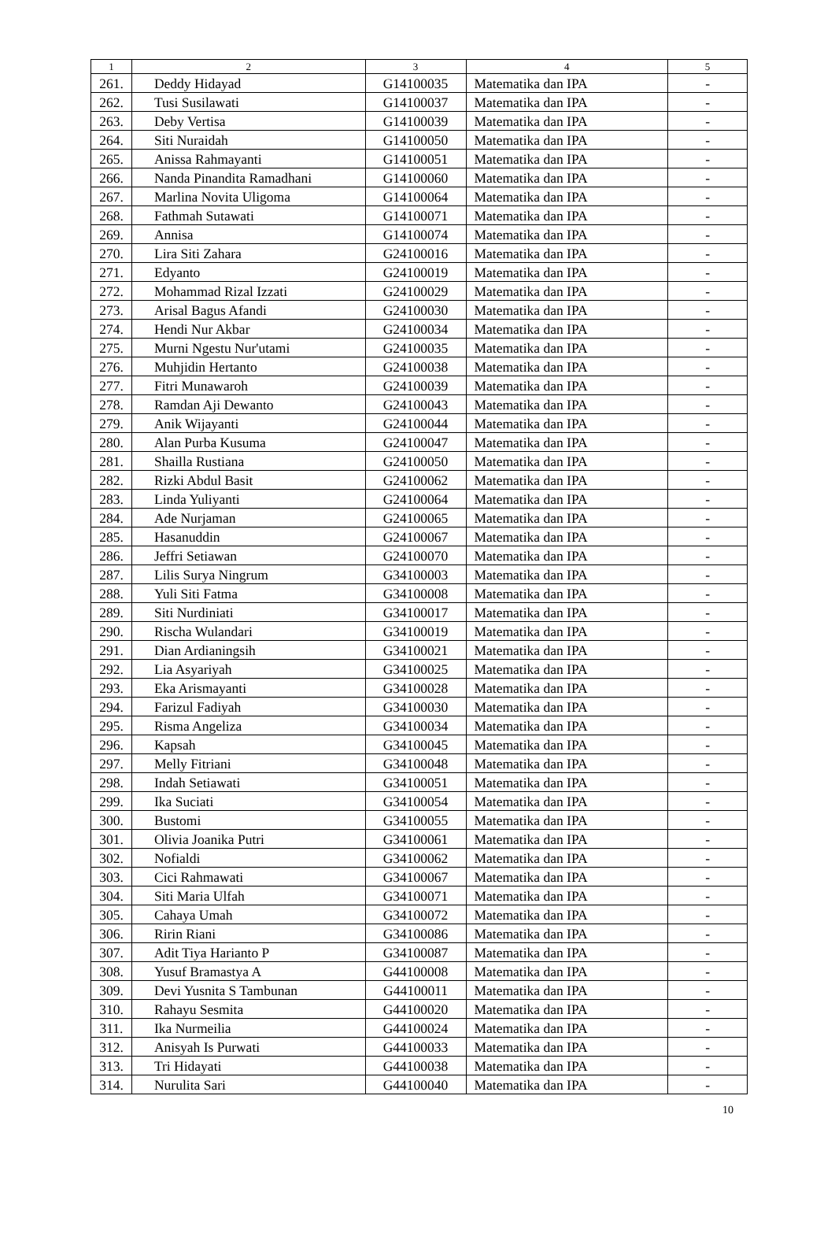| 1 | 2 | 3 | 4 | 5 |
| --- | --- | --- | --- | --- |
| 261. | Deddy Hidayad | G14100035 | Matematika dan IPA | - |
| 262. | Tusi Susilawati | G14100037 | Matematika dan IPA | - |
| 263. | Deby Vertisa | G14100039 | Matematika dan IPA | - |
| 264. | Siti Nuraidah | G14100050 | Matematika dan IPA | - |
| 265. | Anissa Rahmayanti | G14100051 | Matematika dan IPA | - |
| 266. | Nanda Pinandita Ramadhani | G14100060 | Matematika dan IPA | - |
| 267. | Marlina Novita Uligoma | G14100064 | Matematika dan IPA | - |
| 268. | Fathmah Sutawati | G14100071 | Matematika dan IPA | - |
| 269. | Annisa | G14100074 | Matematika dan IPA | - |
| 270. | Lira Siti Zahara | G24100016 | Matematika dan IPA | - |
| 271. | Edyanto | G24100019 | Matematika dan IPA | - |
| 272. | Mohammad Rizal Izzati | G24100029 | Matematika dan IPA | - |
| 273. | Arisal Bagus Afandi | G24100030 | Matematika dan IPA | - |
| 274. | Hendi Nur Akbar | G24100034 | Matematika dan IPA | - |
| 275. | Murni Ngestu Nur'utami | G24100035 | Matematika dan IPA | - |
| 276. | Muhjidin Hertanto | G24100038 | Matematika dan IPA | - |
| 277. | Fitri Munawaroh | G24100039 | Matematika dan IPA | - |
| 278. | Ramdan Aji Dewanto | G24100043 | Matematika dan IPA | - |
| 279. | Anik Wijayanti | G24100044 | Matematika dan IPA | - |
| 280. | Alan Purba Kusuma | G24100047 | Matematika dan IPA | - |
| 281. | Shailla Rustiana | G24100050 | Matematika dan IPA | - |
| 282. | Rizki Abdul Basit | G24100062 | Matematika dan IPA | - |
| 283. | Linda Yuliyanti | G24100064 | Matematika dan IPA | - |
| 284. | Ade Nurjaman | G24100065 | Matematika dan IPA | - |
| 285. | Hasanuddin | G24100067 | Matematika dan IPA | - |
| 286. | Jeffri Setiawan | G24100070 | Matematika dan IPA | - |
| 287. | Lilis Surya Ningrum | G34100003 | Matematika dan IPA | - |
| 288. | Yuli Siti Fatma | G34100008 | Matematika dan IPA | - |
| 289. | Siti Nurdiniati | G34100017 | Matematika dan IPA | - |
| 290. | Rischa Wulandari | G34100019 | Matematika dan IPA | - |
| 291. | Dian Ardianingsih | G34100021 | Matematika dan IPA | - |
| 292. | Lia Asyariyah | G34100025 | Matematika dan IPA | - |
| 293. | Eka Arismayanti | G34100028 | Matematika dan IPA | - |
| 294. | Farizul Fadiyah | G34100030 | Matematika dan IPA | - |
| 295. | Risma Angeliza | G34100034 | Matematika dan IPA | - |
| 296. | Kapsah | G34100045 | Matematika dan IPA | - |
| 297. | Melly Fitriani | G34100048 | Matematika dan IPA | - |
| 298. | Indah Setiawati | G34100051 | Matematika dan IPA | - |
| 299. | Ika Suciati | G34100054 | Matematika dan IPA | - |
| 300. | Bustomi | G34100055 | Matematika dan IPA | - |
| 301. | Olivia Joanika Putri | G34100061 | Matematika dan IPA | - |
| 302. | Nofialdi | G34100062 | Matematika dan IPA | - |
| 303. | Cici Rahmawati | G34100067 | Matematika dan IPA | - |
| 304. | Siti Maria Ulfah | G34100071 | Matematika dan IPA | - |
| 305. | Cahaya Umah | G34100072 | Matematika dan IPA | - |
| 306. | Ririn Riani | G34100086 | Matematika dan IPA | - |
| 307. | Adit Tiya Harianto P | G34100087 | Matematika dan IPA | - |
| 308. | Yusuf Bramastya A | G44100008 | Matematika dan IPA | - |
| 309. | Devi Yusnita S Tambunan | G44100011 | Matematika dan IPA | - |
| 310. | Rahayu Sesmita | G44100020 | Matematika dan IPA | - |
| 311. | Ika Nurmeilia | G44100024 | Matematika dan IPA | - |
| 312. | Anisyah Is Purwati | G44100033 | Matematika dan IPA | - |
| 313. | Tri Hidayati | G44100038 | Matematika dan IPA | - |
| 314. | Nurulita Sari | G44100040 | Matematika dan IPA | - |
10